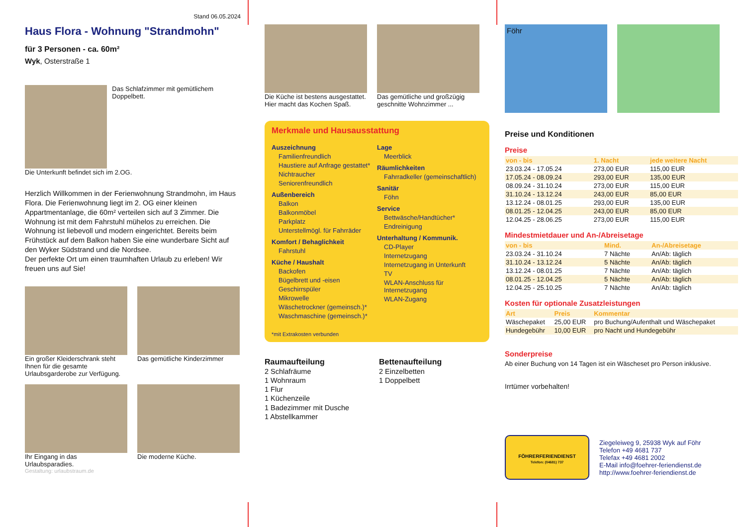Stand 06.05.2024
Haus Flora - Wohnung "Strandmohn"
für 3 Personen - ca. 60m²
Wyk, Osterstraße 1
Das Schlafzimmer mit gemütlichem Doppelbett.
Die Unterkunft befindet sich im 2.OG.
Herzlich Willkommen in der Ferienwohnung Strandmohn, im Haus Flora. Die Ferienwohnung liegt im 2. OG einer kleinen Appartmentanlage, die 60m² verteilen sich auf 3 Zimmer. Die Wohnung ist mit dem Fahrstuhl mühelos zu erreichen. Die Wohnung ist liebevoll und modern eingerichtet. Bereits beim Frühstück auf dem Balkon haben Sie eine wunderbare Sicht auf den Wyker Südstrand und die Nordsee.
Der perfekte Ort um einen traumhaften Urlaub zu erleben! Wir freuen uns auf Sie!
Ein großer Kleiderschrank steht Ihnen für die gesamte Urlaubsgarderobe zur Verfügung.
Das gemütliche Kinderzimmer
Ihr Eingang in das Urlaubsparadies.
Die moderne Küche.
Gestaltung: urlaubstraum.de
Die Küche ist bestens ausgestattet. Hier macht das Kochen Spaß.
Das gemütliche und großzügig geschnitte Wohnzimmer ...
Merkmale und Hausausstattung
Auszeichnung
Familienfreundlich
Haustiere auf Anfrage gestattet*
Nichtraucher
Seniorenfreundlich
Außenbereich
Balkon
Balkonmöbel
Parkplatz
Unterstellmögl. für Fahrräder
Komfort / Behaglichkeit
Fahrstuhl
Küche / Haushalt
Backofen
Bügelbrett und -eisen
Geschirrspüler
Mikrowelle
Wäschetrockner (gemeinsch.)*
Waschmaschine (gemeinsch.)*
Lage
Meerblick
Räumlichkeiten
Fahrradkeller (gemeinschaftlich)
Sanitär
Föhn
Service
Bettwäsche/Handtücher*
Endreinigung
Unterhaltung / Kommunik.
CD-Player
Internetzugang
Internetzugang in Unterkunft
TV
WLAN-Anschluss für Internetzugang
WLAN-Zugang
*mit Extrakosten verbunden
Raumaufteilung
2 Schlafräume
1 Wohnraum
1 Flur
1 Küchenzeile
1 Badezimmer mit Dusche
1 Abstellkammer
Bettenaufteilung
2 Einzelbetten
1 Doppelbett
Föhr
Preise und Konditionen
Preise
| von - bis | 1. Nacht | jede weitere Nacht |
| --- | --- | --- |
| 23.03.24 - 17.05.24 | 273,00 EUR | 115,00 EUR |
| 17.05.24 - 08.09.24 | 293,00 EUR | 135,00 EUR |
| 08.09.24 - 31.10.24 | 273,00 EUR | 115,00 EUR |
| 31.10.24 - 13.12.24 | 243,00 EUR | 85,00 EUR |
| 13.12.24 - 08.01.25 | 293,00 EUR | 135,00 EUR |
| 08.01.25 - 12.04.25 | 243,00 EUR | 85,00 EUR |
| 12.04.25 - 28.06.25 | 273,00 EUR | 115,00 EUR |
Mindestmietdauer und An-/Abreisetage
| von - bis | Mind. | An-/Abreisetage |
| --- | --- | --- |
| 23.03.24 - 31.10.24 | 7 Nächte | An/Ab: täglich |
| 31.10.24 - 13.12.24 | 5 Nächte | An/Ab: täglich |
| 13.12.24 - 08.01.25 | 7 Nächte | An/Ab: täglich |
| 08.01.25 - 12.04.25 | 5 Nächte | An/Ab: täglich |
| 12.04.25 - 25.10.25 | 7 Nächte | An/Ab: täglich |
Kosten für optionale Zusatzleistungen
| Art | Preis | Kommentar |
| --- | --- | --- |
| Wäschepaket | 25,00 EUR | pro Buchung/Aufenthalt und Wäschepaket |
| Hundegebühr | 10,00 EUR | pro Nacht und Hundegebühr |
Sonderpreise
Ab einer Buchung von 14 Tagen ist ein Wäscheset pro Person inklusive.
Irrtümer vorbehalten!
FÖHRERFERIENDIENST
Telefon: (04681) 737
Ziegeleiweg 9, 25938 Wyk auf Föhr
Telefon +49 4681 737
Telefax +49 4681 2002
E-Mail info@foehrer-feriendienst.de
http://www.foehrer-feriendienst.de